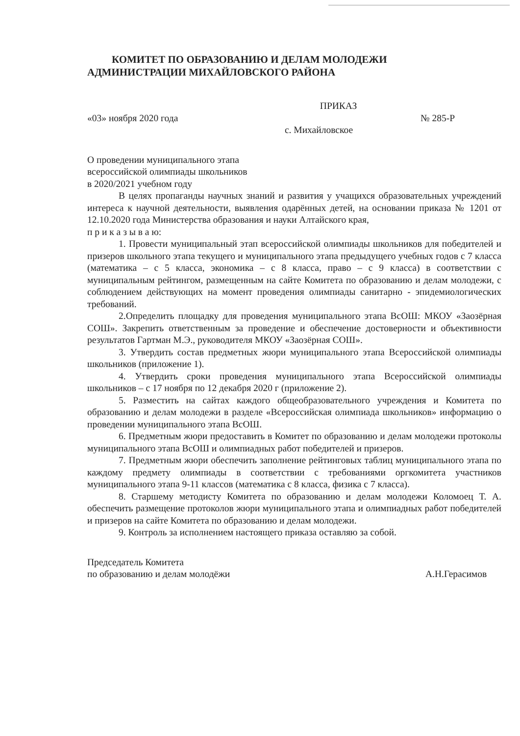КОМИТЕТ ПО ОБРАЗОВАНИЮ И ДЕЛАМ МОЛОДЕЖИ
АДМИНИСТРАЦИИ МИХАЙЛОВСКОГО РАЙОНА
ПРИКАЗ
«03» ноября 2020 года № 285-Р
с. Михайловское
О проведении муниципального этапа
всероссийской олимпиады школьников
в 2020/2021 учебном году
В целях пропаганды научных знаний и развития у учащихся образовательных учреждений интереса к научной деятельности, выявления одарённых детей, на основании приказа № 1201 от 12.10.2020 года Министерства образования и науки Алтайского края,
п р и к а з ы в а ю:
1. Провести муниципальный этап всероссийской олимпиады школьников для победителей и призеров школьного этапа текущего и муниципального этапа предыдущего учебных годов с 7 класса (математика – с 5 класса, экономика – с 8 класса, право – с 9 класса) в соответствии с муниципальным рейтингом, размещенным на сайте Комитета по образованию и делам молодежи, с соблюдением действующих на момент проведения олимпиады санитарно - эпидемиологических требований.
2.Определить площадку для проведения муниципального этапа ВсОШ: МКОУ «Заозёрная СОШ». Закрепить ответственным за проведение и обеспечение достоверности и объективности результатов Гартман М.Э., руководителя МКОУ «Заозёрная СОШ».
3. Утвердить состав предметных жюри муниципального этапа Всероссийской олимпиады школьников (приложение 1).
4. Утвердить сроки проведения муниципального этапа Всероссийской олимпиады школьников – с 17 ноября по 12 декабря 2020 г (приложение 2).
5. Разместить на сайтах каждого общеобразовательного учреждения и Комитета по образованию и делам молодежи в разделе «Всероссийская олимпиада школьников» информацию о проведении муниципального этапа ВсОШ.
6. Предметным жюри предоставить в Комитет по образованию и делам молодежи протоколы муниципального этапа ВсОШ и олимпиадных работ победителей и призеров.
7. Предметным жюри обеспечить заполнение рейтинговых таблиц муниципального этапа по каждому предмету олимпиады в соответствии с требованиями оргкомитета участников муниципального этапа 9-11 классов (математика с 8 класса, физика с 7 класса).
8. Старшему методисту Комитета по образованию и делам молодежи Коломоец Т. А. обеспечить размещение протоколов жюри муниципального этапа и олимпиадных работ победителей и призеров на сайте Комитета по образованию и делам молодежи.
9. Контроль за исполнением настоящего приказа оставляю за собой.
Председатель Комитета
по образованию и делам молодёжи
А.Н.Герасимов